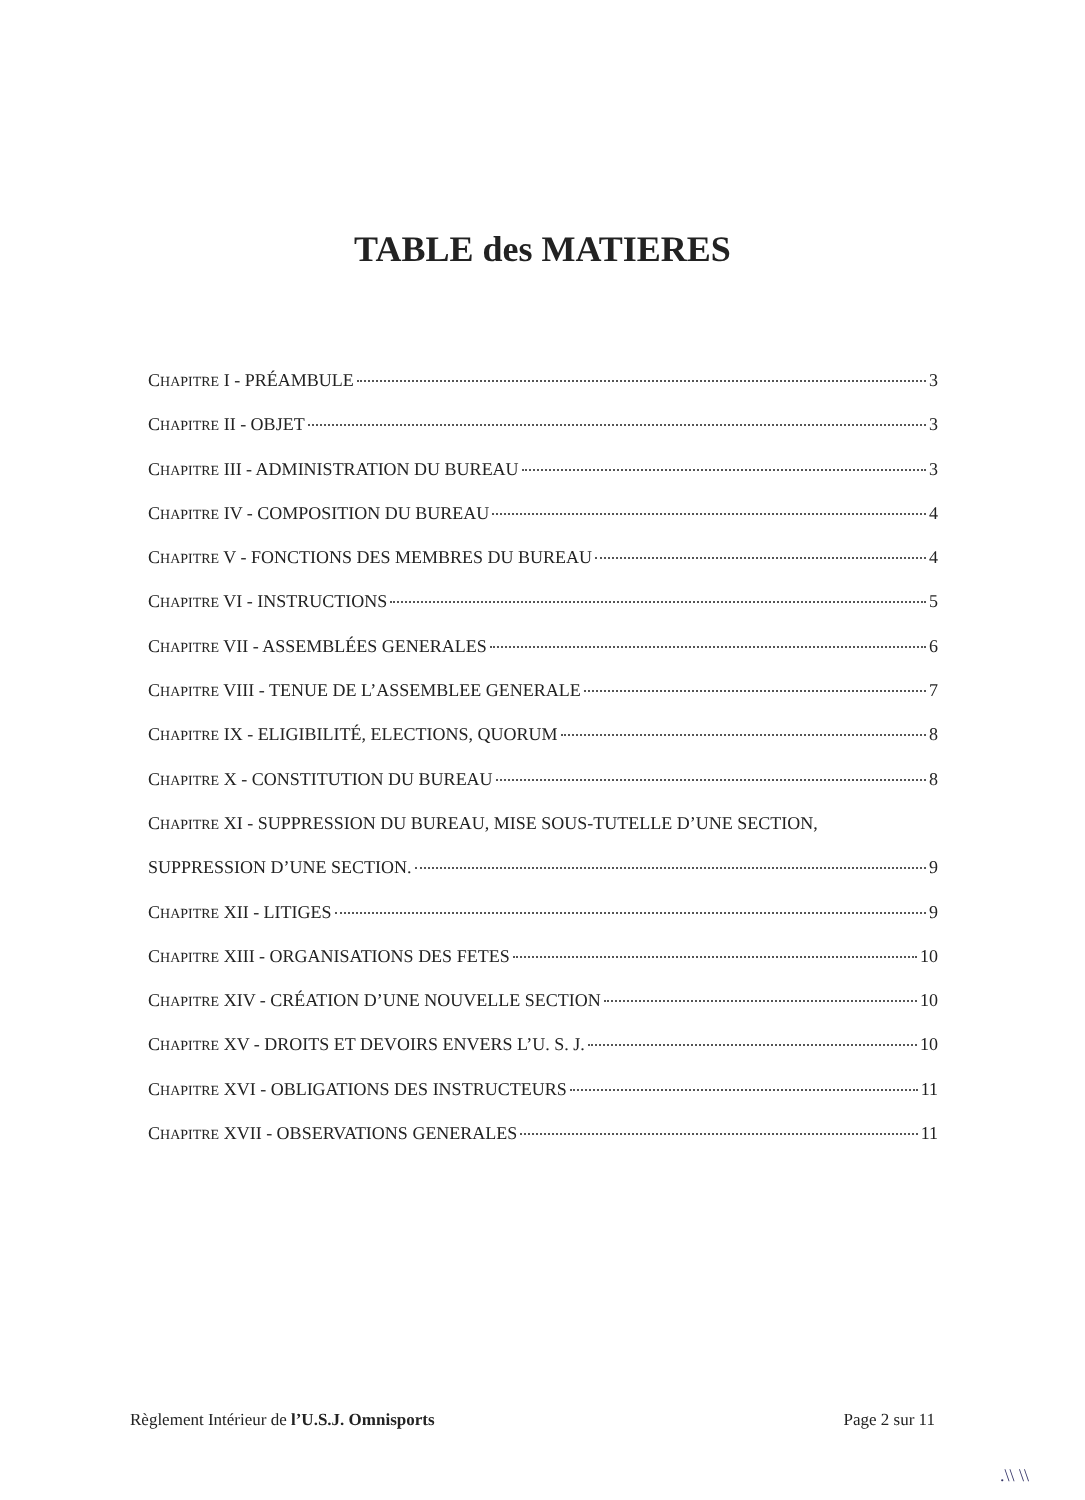TABLE des MATIERES
CHAPITRE I - PRÉAMBULE 3
CHAPITRE II - OBJET 3
CHAPITRE III - ADMINISTRATION DU BUREAU 3
CHAPITRE IV - COMPOSITION DU BUREAU 4
CHAPITRE V - FONCTIONS DES MEMBRES DU BUREAU 4
CHAPITRE VI - INSTRUCTIONS 5
CHAPITRE VII - ASSEMBLÉES GENERALES 6
CHAPITRE VIII - TENUE DE L’ASSEMBLEE GENERALE 7
CHAPITRE IX - ELIGIBILITÉ, ELECTIONS, QUORUM 8
CHAPITRE X - CONSTITUTION DU BUREAU 8
CHAPITRE XI - SUPPRESSION DU BUREAU, MISE SOUS-TUTELLE D’UNE SECTION,
SUPPRESSION D’UNE SECTION. 9
CHAPITRE XII - LITIGES 9
CHAPITRE XIII - ORGANISATIONS DES FETES 10
CHAPITRE XIV - CRÉATION D’UNE NOUVELLE SECTION 10
CHAPITRE XV - DROITS ET DEVOIRS ENVERS L’U. S. J. 10
CHAPITRE XVI - OBLIGATIONS DES INSTRUCTEURS 11
CHAPITRE XVII - OBSERVATIONS GENERALES 11
Règlement Intérieur de l’U.S.J. Omnisports Page 2 sur 11
.\\ \\